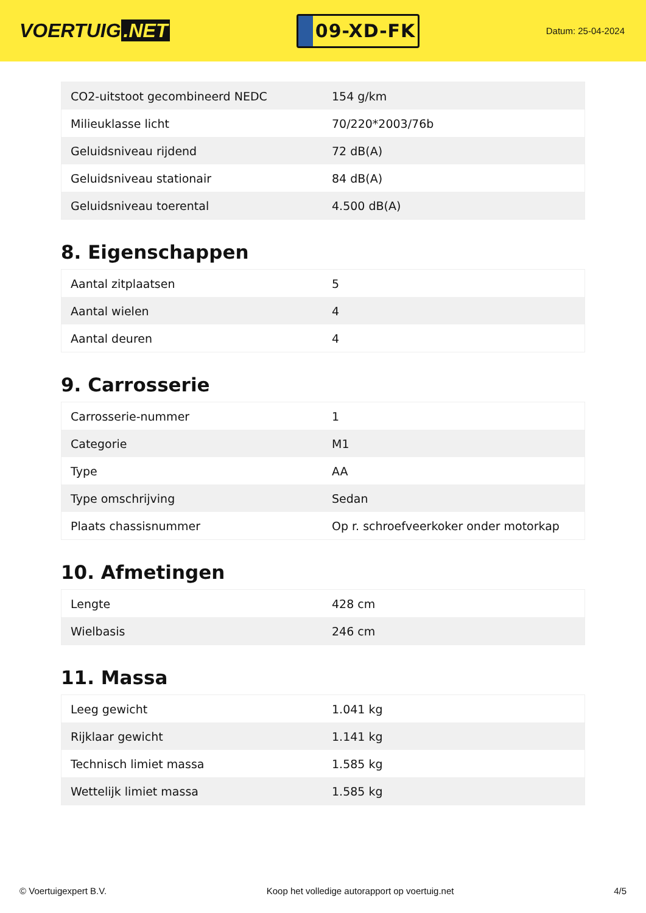VOERTUIG.NET
09-XD-FK
Datum: 25-04-2024
| CO2-uitstoot gecombineerd NEDC | 154 g/km |
| Milieuklasse licht | 70/220*2003/76b |
| Geluidsniveau rijdend | 72 dB(A) |
| Geluidsniveau stationair | 84 dB(A) |
| Geluidsniveau toerental | 4.500 dB(A) |
8. Eigenschappen
| Aantal zitplaatsen | 5 |
| Aantal wielen | 4 |
| Aantal deuren | 4 |
9. Carrosserie
| Carrosserie-nummer | 1 |
| Categorie | M1 |
| Type | AA |
| Type omschrijving | Sedan |
| Plaats chassisnummer | Op r. schroefveerkoker onder motorkap |
10. Afmetingen
| Lengte | 428 cm |
| Wielbasis | 246 cm |
11. Massa
| Leeg gewicht | 1.041 kg |
| Rijklaar gewicht | 1.141 kg |
| Technisch limiet massa | 1.585 kg |
| Wettelijk limiet massa | 1.585 kg |
© Voertuigexpert B.V. Koop het volledige autorapport op voertuig.net 4/5